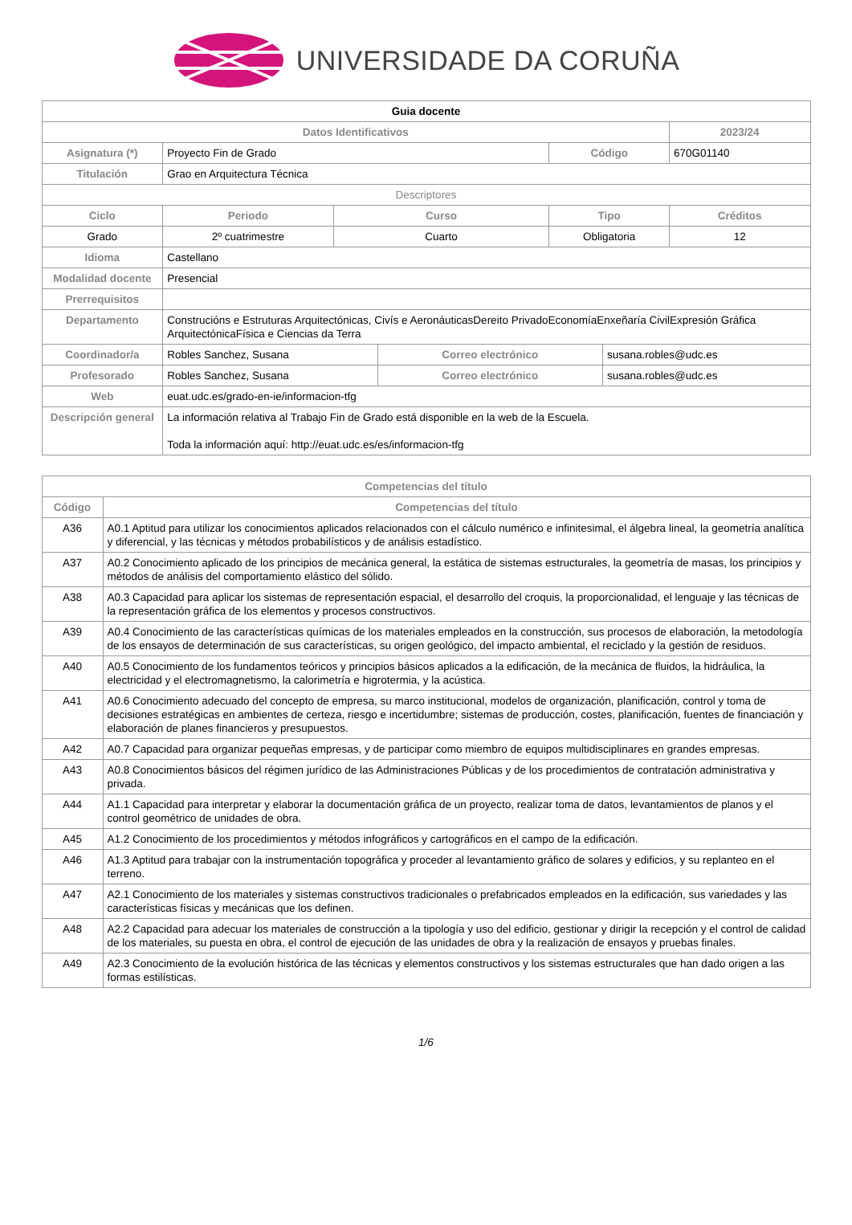UNIVERSIDADE DA CORUÑA
| Guia docente | | | | | | |
| Datos Identificativos | | | | | | 2023/24 |
| Asignatura (*) | Proyecto Fin de Grado | | | Código | | 670G01140 |
| Titulación | Grao en Arquitectura Técnica | | | | | |
| Descriptores | | | | | | |
| Ciclo | Periodo | Curso | | Tipo | | Créditos |
| Grado | 2º cuatrimestre | Cuarto | | Obligatoria | | 12 |
| Idioma | Castellano | | | | | |
| Modalidad docente | Presencial | | | | | |
| Prerrequisitos | | | | | | |
| Departamento | Construcións e Estruturas Arquitectónicas, Civís e AeronáuticasDereito PrivadoEconomíaEnxeñaría CivilExpresión Gráfica ArquitectónicaFísica e Ciencias da Terra | | | | | |
| Coordinador/a | Robles Sanchez, Susana | | Correo electrónico | | susana.robles@udc.es | |
| Profesorado | Robles Sanchez, Susana | | Correo electrónico | | susana.robles@udc.es | |
| Web | euat.udc.es/grado-en-ie/informacion-tfg | | | | | |
| Descripción general | La información relativa al Trabajo Fin de Grado está disponible en la web de la Escuela. Toda la información aquí: http://euat.udc.es/es/informacion-tfg | | | | | |
| Competencias del título | |
| Código | Competencias del título |
| A36 | A0.1 Aptitud para utilizar los conocimientos aplicados relacionados con el cálculo numérico e infinitesimal, el álgebra lineal, la geometría analítica y diferencial, y las técnicas y métodos probabilísticos y de análisis estadístico. |
| A37 | A0.2 Conocimiento aplicado de los principios de mecánica general, la estática de sistemas estructurales, la geometría de masas, los principios y métodos de análisis del comportamiento elástico del sólido. |
| A38 | A0.3 Capacidad para aplicar los sistemas de representación espacial, el desarrollo del croquis, la proporcionalidad, el lenguaje y las técnicas de la representación gráfica de los elementos y procesos constructivos. |
| A39 | A0.4 Conocimiento de las características químicas de los materiales empleados en la construcción, sus procesos de elaboración, la metodología de los ensayos de determinación de sus características, su origen geológico, del impacto ambiental, el reciclado y la gestión de residuos. |
| A40 | A0.5 Conocimiento de los fundamentos teóricos y principios básicos aplicados a la edificación, de la mecánica de fluidos, la hidráulica, la electricidad y el electromagnetismo, la calorimetría e higrotermia, y la acústica. |
| A41 | A0.6 Conocimiento adecuado del concepto de empresa, su marco institucional, modelos de organización, planificación, control y toma de decisiones estratégicas en ambientes de certeza, riesgo e incertidumbre; sistemas de producción, costes, planificación, fuentes de financiación y elaboración de planes financieros y presupuestos. |
| A42 | A0.7 Capacidad para organizar pequeñas empresas, y de participar como miembro de equipos multidisciplinares en grandes empresas. |
| A43 | A0.8 Conocimientos básicos del régimen jurídico de las Administraciones Públicas y de los procedimientos de contratación administrativa y privada. |
| A44 | A1.1 Capacidad para interpretar y elaborar la documentación gráfica de un proyecto, realizar toma de datos, levantamientos de planos y el control geométrico de unidades de obra. |
| A45 | A1.2 Conocimiento de los procedimientos y métodos infográficos y cartográficos en el campo de la edificación. |
| A46 | A1.3 Aptitud para trabajar con la instrumentación topográfica y proceder al levantamiento gráfico de solares y edificios, y su replanteo en el terreno. |
| A47 | A2.1 Conocimiento de los materiales y sistemas constructivos tradicionales o prefabricados empleados en la edificación, sus variedades y las características físicas y mecánicas que los definen. |
| A48 | A2.2 Capacidad para adecuar los materiales de construcción a la tipología y uso del edificio, gestionar y dirigir la recepción y el control de calidad de los materiales, su puesta en obra, el control de ejecución de las unidades de obra y la realización de ensayos y pruebas finales. |
| A49 | A2.3 Conocimiento de la evolución histórica de las técnicas y elementos constructivos y los sistemas estructurales que han dado origen a las formas estilísticas. |
1/6